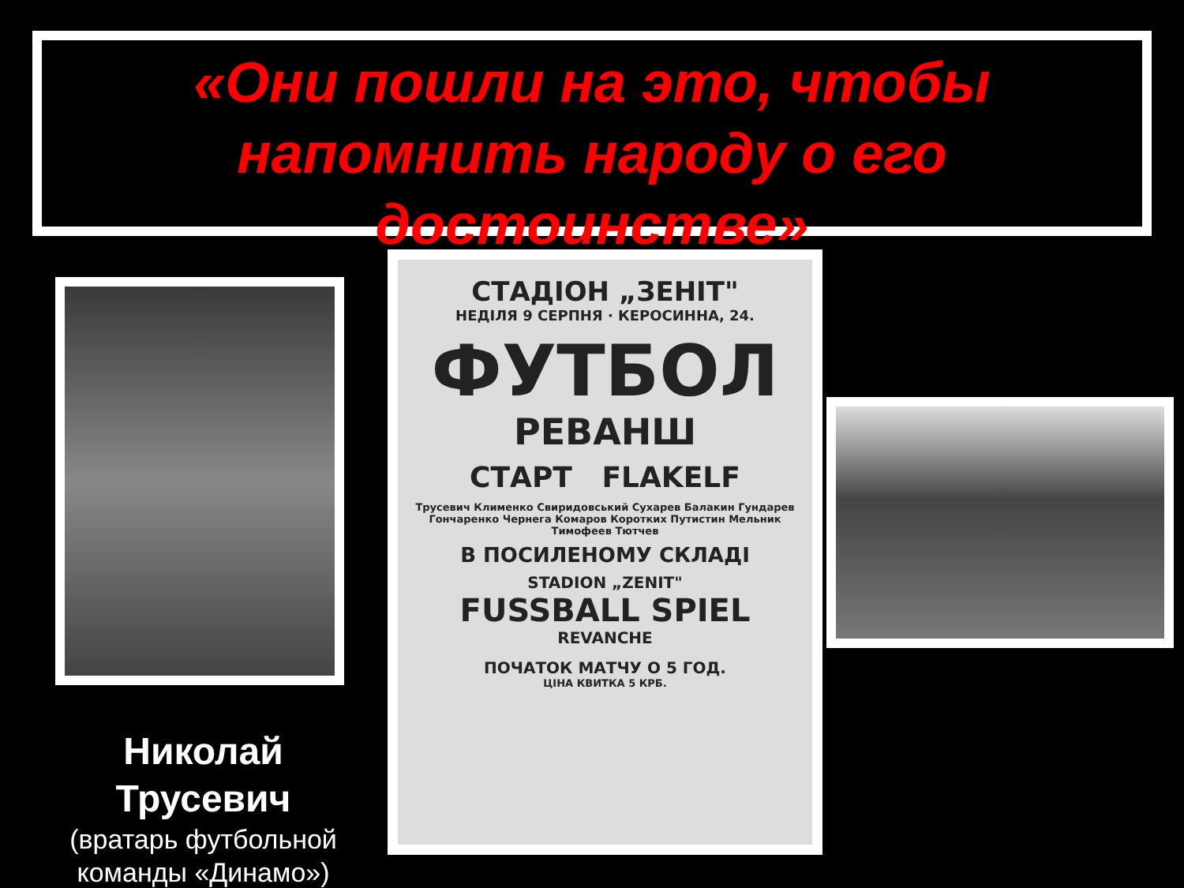«Они пошли на это, чтобы напомнить народу о его достоинстве»
СТАДІОН „ЗЕНІТ"
НЕДІЛЯ 9 СЕРПНЯ · КЕРОСИННА, 24.
ФУТБОЛ
РЕВАНШ
СТАРТ FLAKELF
Трусевич Клименко Свиридовський Сухарев Балакин Гундарев Гончаренко Чернега Комаров Коротких Путистин Мельник Тимофеев Тютчев
В ПОСИЛЕНОМУ СКЛАДІ
STADION „ZENIT"
FUSSBALL SPIEL
REVANCHE
ПОЧАТОК МАТЧУ О 5 ГОД.
ЦІНА КВИТКА 5 КРБ.
Николай Трусевич
(вратарь футбольной команды «Динамо»)